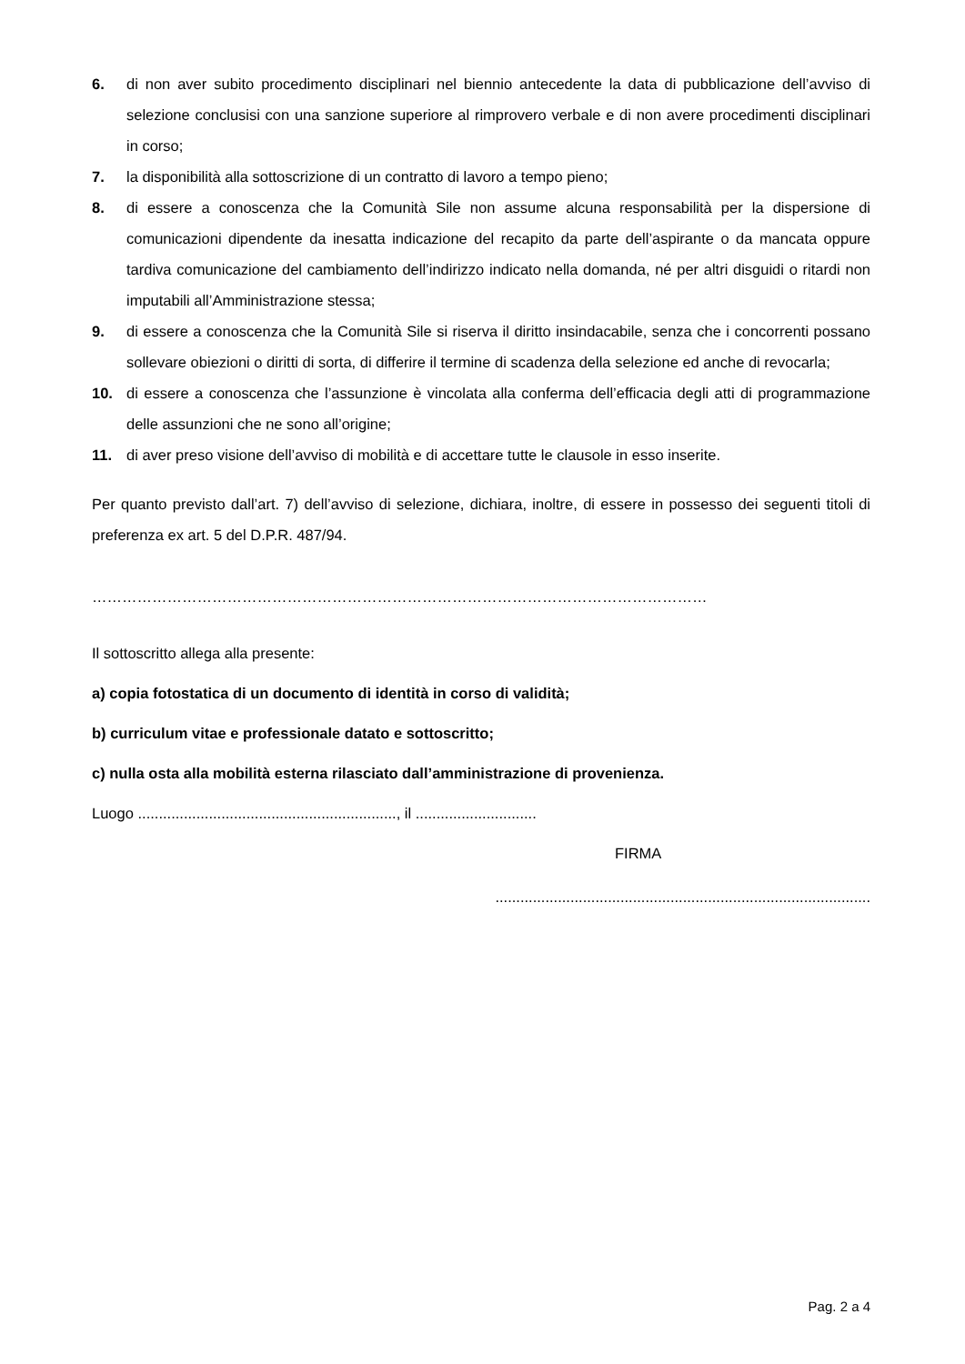6. di non aver subito procedimento disciplinari nel biennio antecedente la data di pubblicazione dell’avviso di selezione conclusisi con una sanzione superiore al rimprovero verbale e di non avere procedimenti disciplinari in corso;
7. la disponibilità alla sottoscrizione di un contratto di lavoro a tempo pieno;
8. di essere a conoscenza che la Comunità Sile non assume alcuna responsabilità per la dispersione di comunicazioni dipendente da inesatta indicazione del recapito da parte dell’aspirante o da mancata oppure tardiva comunicazione del cambiamento dell’indirizzo indicato nella domanda, né per altri disguidi o ritardi non imputabili all’Amministrazione stessa;
9. di essere a conoscenza che la Comunità Sile si riserva il diritto insindacabile, senza che i concorrenti possano sollevare obiezioni o diritti di sorta, di differire il termine di scadenza della selezione ed anche di revocarla;
10. di essere a conoscenza che l’assunzione è vincolata alla conferma dell’efficacia degli atti di programmazione delle assunzioni che ne sono all’origine;
11. di aver preso visione dell’avviso di mobilità e di accettare tutte le clausole in esso inserite.
Per quanto previsto dall’art. 7) dell’avviso di selezione, dichiara, inoltre, di essere in possesso dei seguenti titoli di preferenza ex art. 5 del D.P.R. 487/94.
……………………………………………………………………………………………………………
Il sottoscritto allega alla presente:
a) copia fotostatica di un documento di identità in corso di validità;
b) curriculum vitae e professionale datato e sottoscritto;
c) nulla osta alla mobilità esterna rilasciato dall’amministrazione di provenienza.
Luogo .............................................................., il .............................
FIRMA
..........................................................................................
Pag. 2 a 4